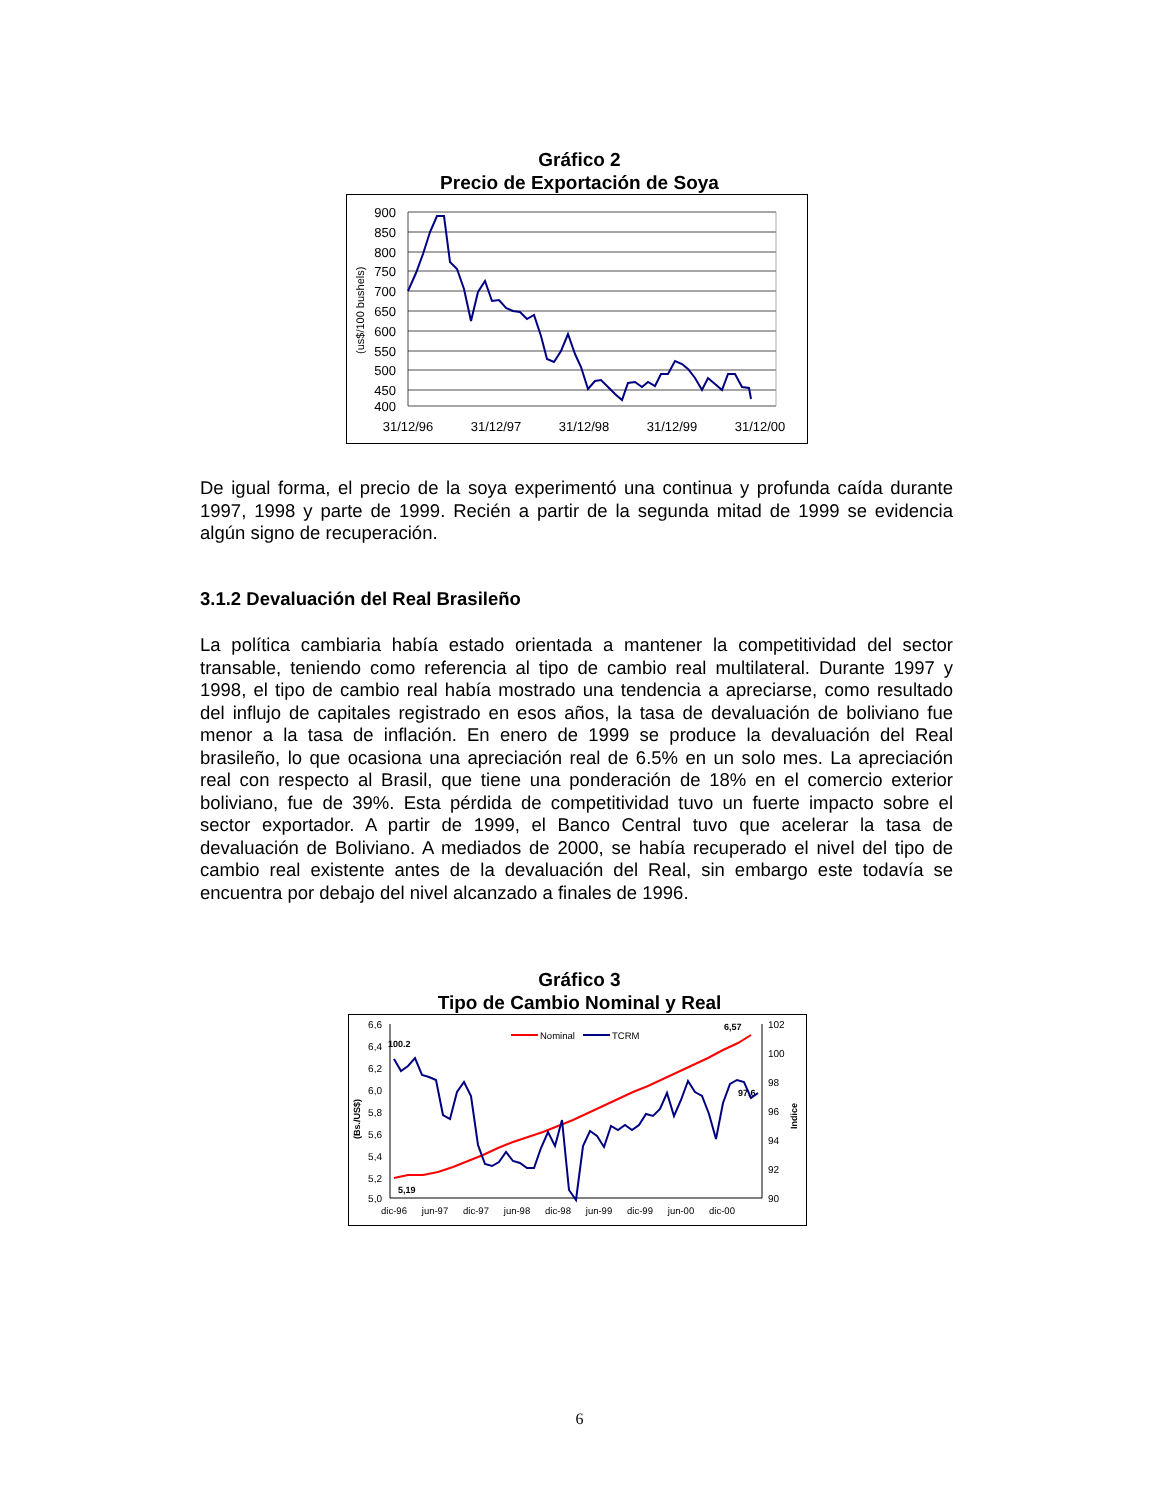Gráfico 2
Precio de Exportación de Soya
900
850
800
750
700
650
600
550
500
450
400
(us$/100 bushels)
31/12/96
31/12/97
31/12/98
31/12/99
31/12/00
De igual forma, el precio de la soya experimentó una continua y profunda caída durante 1997, 1998 y parte de 1999. Recién a partir de la segunda mitad de 1999 se evidencia algún signo de recuperación.
3.1.2 Devaluación del Real Brasileño
La política cambiaria había estado orientada a mantener la competitividad del sector transable, teniendo como referencia al tipo de cambio real multilateral. Durante 1997 y 1998, el tipo de cambio real había mostrado una tendencia a apreciarse, como resultado del influjo de capitales registrado en esos años, la tasa de devaluación de boliviano fue menor a la tasa de inflación. En enero de 1999 se produce la devaluación del Real brasileño, lo que ocasiona una apreciación real de 6.5% en un solo mes. La apreciación real con respecto al Brasil, que tiene una ponderación de 18% en el comercio exterior boliviano, fue de 39%. Esta pérdida de competitividad tuvo un fuerte impacto sobre el sector exportador. A partir de 1999, el Banco Central tuvo que acelerar la tasa de devaluación de Boliviano. A mediados de 2000, se había recuperado el nivel del tipo de cambio real existente antes de la devaluación del Real, sin embargo este todavía se encuentra por debajo del nivel alcanzado a finales de 1996.
Gráfico 3
Tipo de Cambio Nominal y Real
6,6
6,4
6,2
6,0
5,8
5,6
5,4
5,2
5,0
102
100
98
96
94
92
90
(Bs./US$)
Indice
dic-96
jun-97
dic-97
jun-98
dic-98
jun-99
dic-99
jun-00
dic-00
Nominal
TCRM
100.2
5,19
6,57
97,6
6